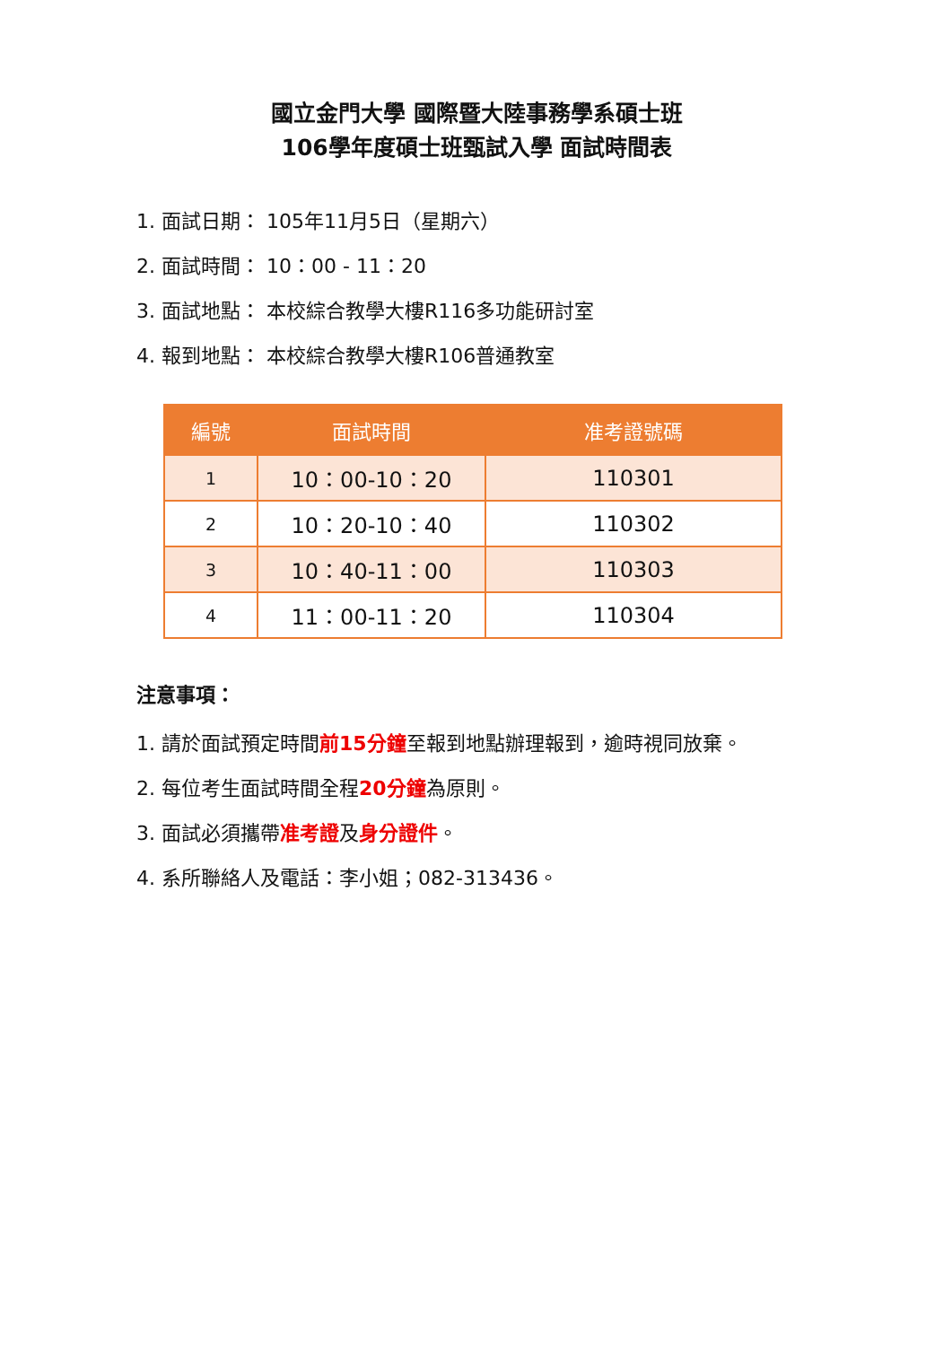國立金門大學 國際暨大陸事務學系碩士班
106學年度碩士班甄試入學 面試時間表
1. 面試日期： 105年11月5日（星期六）
2. 面試時間： 10：00 - 11：20
3. 面試地點： 本校綜合教學大樓R116多功能研討室
4. 報到地點： 本校綜合教學大樓R106普通教室
| 編號 | 面試時間 | 准考證號碼 |
| --- | --- | --- |
| 1 | 10：00-10：20 | 110301 |
| 2 | 10：20-10：40 | 110302 |
| 3 | 10：40-11：00 | 110303 |
| 4 | 11：00-11：20 | 110304 |
注意事項：
1. 請於面試預定時間前15分鐘至報到地點辦理報到，逾時視同放棄。
2. 每位考生面試時間全程20分鐘為原則。
3. 面試必須攜帶准考證及身分證件。
4. 系所聯絡人及電話：李小姐；082-313436。